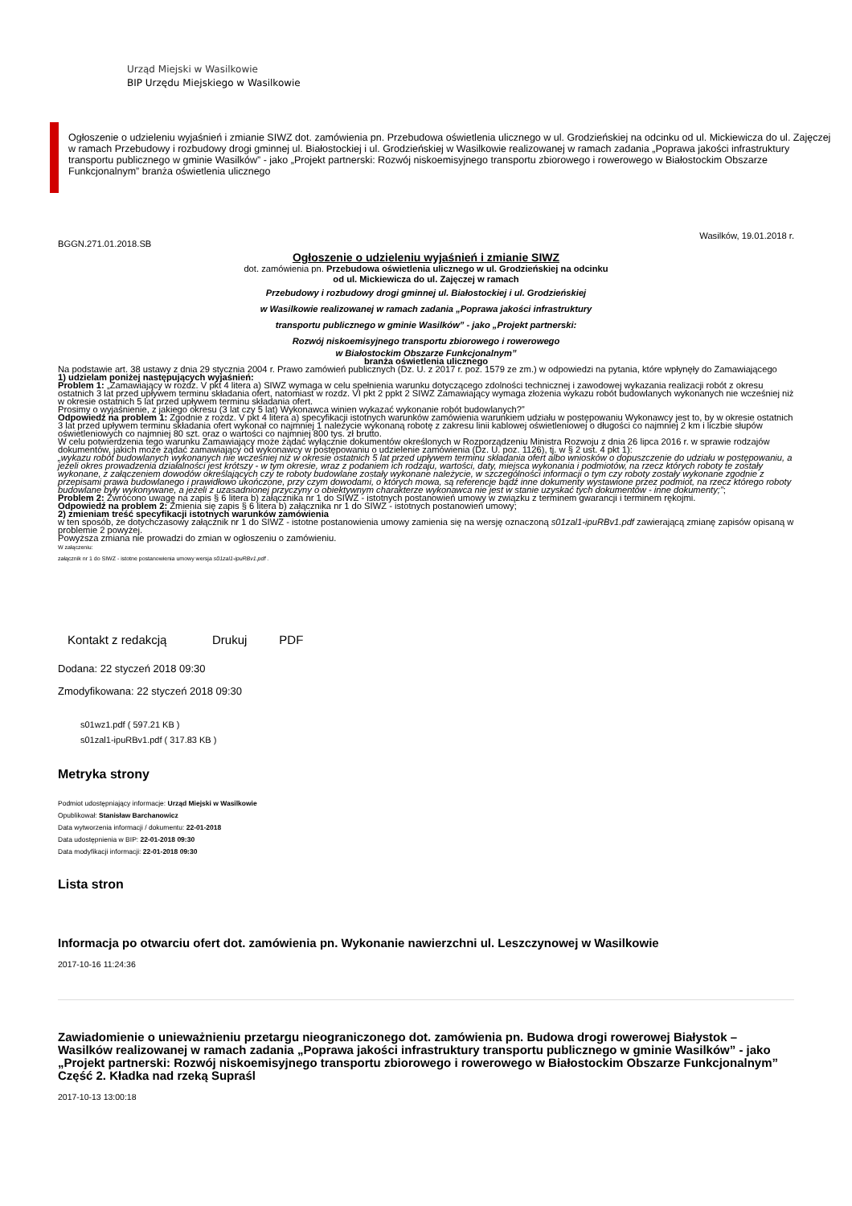Urząd Miejski w Wasilkowie
BIP Urzędu Miejskiego w Wasilkowie
Ogłoszenie o udzieleniu wyjaśnień i zmianie SIWZ dot. zamówienia pn. Przebudowa oświetlenia ulicznego w ul. Grodzieńskiej na odcinku od ul. Mickiewicza do ul. Zajęczej w ramach Przebudowy i rozbudowy drogi gminnej ul. Białostockiej i ul. Grodzieńskiej w Wasilkowie realizowanej w ramach zadania „Poprawa jakości infrastruktury transportu publicznego w gminie Wasilków” - jako „Projekt partnerski: Rozwój niskoemisyjnego transportu zbiorowego i rowerowego w Białostockim Obszarze Funkcjonalnym” branża oświetlenia ulicznego
Wasilków, 19.01.2018 r.
BGGN.271.01.2018.SB
Ogłoszenie o udzieleniu wyjaśnień i zmianie SIWZ
dot. zamówienia pn. Przebudowa oświetlenia ulicznego w ul. Grodzieńskiej na odcinku
od ul. Mickiewicza do ul. Zajęczej w ramach
Przebudowy i rozbudowy drogi gminnej ul. Białostockiej i ul. Grodzieńskiej
w Wasilkowie realizowanej w ramach zadania „Poprawa jakości infrastruktury
transportu publicznego w gminie Wasilków” - jako „Projekt partnerski:
Rozwój niskoemisyjnego transportu zbiorowego i rowerowego
w Białostockim Obszarze Funkcjonalnym”
branża oświetlenia ulicznego
Na podstawie art. 38 ustawy z dnia 29 stycznia 2004 r. Prawo zamówień publicznych (Dz. U. z 2017 r. poz. 1579 ze zm.) w odpowiedzi na pytania, które wpłynęły do Zamawiającego
1) udzielam poniżej następujących wyjaśnień:
Problem 1: „Zamawiający w rozdz. V pkt 4 litera a) SIWZ wymaga w celu spełnienia warunku dotyczącego zdolności technicznej i zawodowej wykazania realizacji robót z okresu ostatnich 3 lat przed upływem terminu składania ofert, natomiast w rozdz. VI pkt 2 ppkt 2 SIWZ Zamawiający wymaga złożenia wykazu robót budowlanych wykonanych nie wcześniej niż w okresie ostatnich 5 lat przed upływem terminu składania ofert.
Prosimy o wyjaśnienie, z jakiego okresu (3 lat czy 5 lat) Wykonawca winien wykazać wykonanie robót budowlanych?”
Odpowiedź na problem 1: Zgodnie z rozdz. V pkt 4 litera a) specyfikacji istotnych warunków zamówienia warunkiem udziału w postępowaniu Wykonawcy jest to, by w okresie ostatnich 3 lat przed upływem terminu składania ofert wykonał co najmniej 1 należycie wykonaną robotę z zakresu linii kablowej oświetleniowej o długości co najmniej 2 km i liczbie słupów oświetleniowych co najmniej 80 szt. oraz o wartości co najmniej 800 tys. zł brutto.
W celu potwierdzenia tego warunku Zamawiający może żądać wyłącznie dokumentów określonych w Rozporządzeniu Ministra Rozwoju z dnia 26 lipca 2016 r. w sprawie rodzajów dokumentów, jakich może żądać zamawiający od wykonawcy w postępowaniu o udzielenie zamówienia (Dz. U. poz. 1126), tj. w § 2 ust. 4 pkt 1):
„wykazu robót budowlanych wykonanych nie wcześniej niż w okresie ostatnich 5 lat przed upływem terminu składania ofert albo wniosków o dopuszczenie do udziału w postępowaniu, a jeżeli okres prowadzenia działalności jest krótszy - w tym okresie, wraz z podaniem ich rodzaju, wartości, daty, miejsca wykonania i podmiotów, na rzecz których roboty te zostały wykonane, z załączeniem dowodów określających czy te roboty budowlane zostały wykonane należycie, w szczególności informacji o tym czy roboty zostały wykonane zgodnie z przepisami prawa budowlanego i prawidłowo ukończone, przy czym dowodami, o których mowa, są referencje bądź inne dokumenty wystawione przez podmiot, na rzecz którego roboty budowlane były wykonywane, a jeżeli z uzasadnionej przyczyny o obiektywnym charakterze wykonawca nie jest w stanie uzyskać tych dokumentów - inne dokumenty;”;
Problem 2: Zwrócono uwagę na zapis § 6 litera b) załącznika nr 1 do SIWZ - istotnych postanowień umowy w związku z terminem gwarancji i terminem rękojmi.
Odpowiedź na problem 2: Zmienia się zapis § 6 litera b) załącznika nr 1 do SIWZ - istotnych postanowień umowy;
2) zmieniam treść specyfikacji istotnych warunków zamówienia
w ten sposób, że dotychczasowy załącznik nr 1 do SIWZ - istotne postanowienia umowy zamienia się na wersję oznaczoną s01zal1-ipuRBv1.pdf zawierającą zmianę zapisów opisaną w problemie 2 powyżej.
Powyższa zmiana nie prowadzi do zmian w ogłoszeniu o zamówieniu.
W załączeniu:
załącznik nr 1 do SIWZ - istotne postanowienia umowy wersja s01zal1-ipuRBv1.pdf .
Kontakt z redakcją Drukuj PDF
Dodana: 22 styczeń 2018 09:30
Zmodyfikowana: 22 styczeń 2018 09:30
s01wz1.pdf ( 597.21 KB )
s01zal1-ipuRBv1.pdf ( 317.83 KB )
Metryka strony
Podmiot udostępniający informacje: Urząd Miejski w Wasilkowie
Opublikował: Stanisław Barchanowicz
Data wytworzenia informacji / dokumentu: 22-01-2018
Data udostępnienia w BIP: 22-01-2018 09:30
Data modyfikacji informacji: 22-01-2018 09:30
Lista stron
Informacja po otwarciu ofert dot. zamówienia pn. Wykonanie nawierzchni ul. Leszczynowej w Wasilkowie
2017-10-16 11:24:36
Zawiadomienie o unieważnieniu przetargu nieograniczonego dot. zamówienia pn. Budowa drogi rowerowej Białystok – Wasilków realizowanej w ramach zadania „Poprawa jakości infrastruktury transportu publicznego w gminie Wasilków” - jako „Projekt partnerski: Rozwój niskoemisyjnego transportu zbiorowego i rowerowego w Białostockim Obszarze Funkcjonalnym” Część 2. Kładka nad rzeką Supraśl
2017-10-13 13:00:18